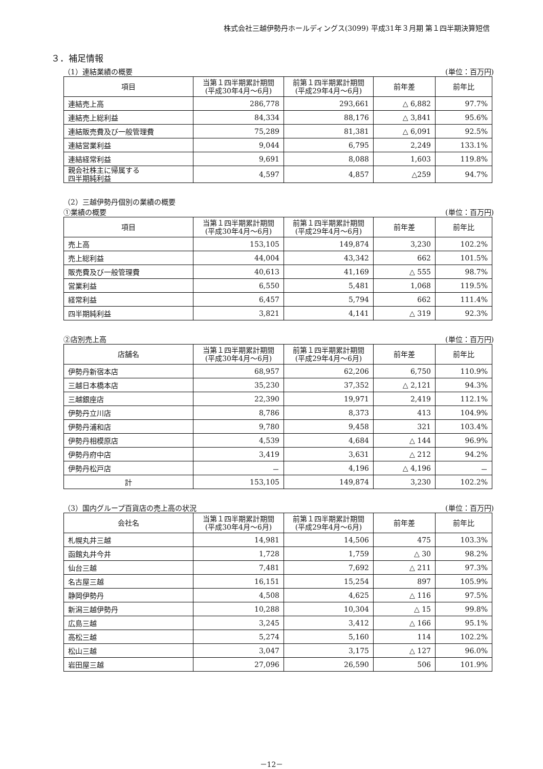株式会社三越伊勢丹ホールディングス(3099) 平成31年３月期 第１四半期決算短信
３．補足情報
（1）連結業績の概要 (単位：百万円)
| 項目 | 当第１四半期累計期間 (平成30年4月～6月) | 前第１四半期累計期間 (平成29年4月～6月) | 前年差 | 前年比 |
| --- | --- | --- | --- | --- |
| 連結売上高 | 286,778 | 293,661 | △ 6,882 | 97.7% |
| 連結売上総利益 | 84,334 | 88,176 | △ 3,841 | 95.6% |
| 連結販売費及び一般管理費 | 75,289 | 81,381 | △ 6,091 | 92.5% |
| 連結営業利益 | 9,044 | 6,795 | 2,249 | 133.1% |
| 連結経常利益 | 9,691 | 8,088 | 1,603 | 119.8% |
| 親会社株主に帰属する 四半期純利益 | 4,597 | 4,857 | △259 | 94.7% |
（2）三越伊勢丹個別の業績の概要
①業績の概要 (単位：百万円)
| 項目 | 当第１四半期累計期間 (平成30年4月～6月) | 前第１四半期累計期間 (平成29年4月～6月) | 前年差 | 前年比 |
| --- | --- | --- | --- | --- |
| 売上高 | 153,105 | 149,874 | 3,230 | 102.2% |
| 売上総利益 | 44,004 | 43,342 | 662 | 101.5% |
| 販売費及び一般管理費 | 40,613 | 41,169 | △ 555 | 98.7% |
| 営業利益 | 6,550 | 5,481 | 1,068 | 119.5% |
| 経常利益 | 6,457 | 5,794 | 662 | 111.4% |
| 四半期純利益 | 3,821 | 4,141 | △ 319 | 92.3% |
②店別売上高 (単位：百万円)
| 店舗名 | 当第１四半期累計期間 (平成30年4月～6月) | 前第１四半期累計期間 (平成29年4月～6月) | 前年差 | 前年比 |
| --- | --- | --- | --- | --- |
| 伊勢丹新宿本店 | 68,957 | 62,206 | 6,750 | 110.9% |
| 三越日本橋本店 | 35,230 | 37,352 | △ 2,121 | 94.3% |
| 三越銀座店 | 22,390 | 19,971 | 2,419 | 112.1% |
| 伊勢丹立川店 | 8,786 | 8,373 | 413 | 104.9% |
| 伊勢丹浦和店 | 9,780 | 9,458 | 321 | 103.4% |
| 伊勢丹相模原店 | 4,539 | 4,684 | △ 144 | 96.9% |
| 伊勢丹府中店 | 3,419 | 3,631 | △ 212 | 94.2% |
| 伊勢丹松戸店 | － | 4,196 | △ 4,196 | － |
| 計 | 153,105 | 149,874 | 3,230 | 102.2% |
（3）国内グループ百貨店の売上高の状況 (単位：百万円)
| 会社名 | 当第１四半期累計期間 (平成30年4月～6月) | 前第１四半期累計期間 (平成29年4月～6月) | 前年差 | 前年比 |
| --- | --- | --- | --- | --- |
| 札幌丸井三越 | 14,981 | 14,506 | 475 | 103.3% |
| 函館丸井今井 | 1,728 | 1,759 | △ 30 | 98.2% |
| 仙台三越 | 7,481 | 7,692 | △ 211 | 97.3% |
| 名古屋三越 | 16,151 | 15,254 | 897 | 105.9% |
| 静岡伊勢丹 | 4,508 | 4,625 | △ 116 | 97.5% |
| 新潟三越伊勢丹 | 10,288 | 10,304 | △ 15 | 99.8% |
| 広島三越 | 3,245 | 3,412 | △ 166 | 95.1% |
| 高松三越 | 5,274 | 5,160 | 114 | 102.2% |
| 松山三越 | 3,047 | 3,175 | △ 127 | 96.0% |
| 岩田屋三越 | 27,096 | 26,590 | 506 | 101.9% |
－12－